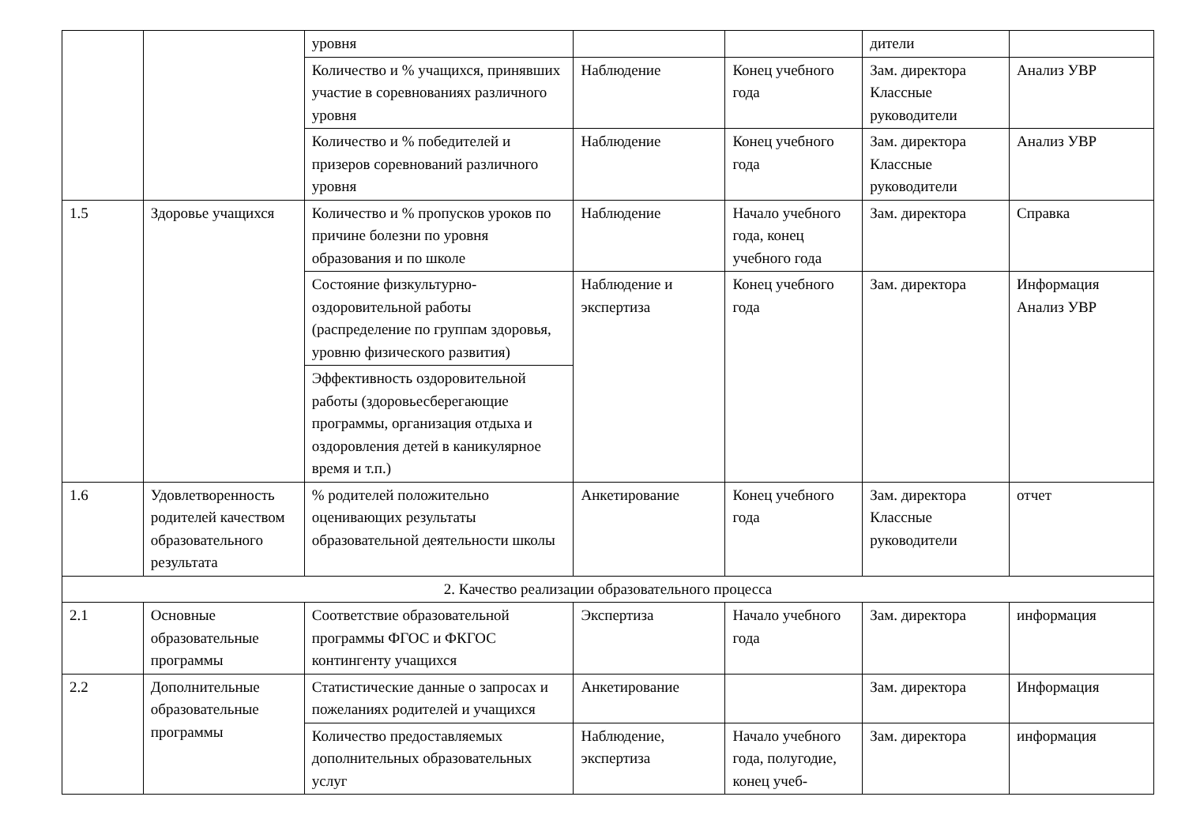| | | уровня | | | дители | |
| | | Количество и % учащихся, принявших участие в соревнованиях различного уровня | Наблюдение | Конец учебного года | Зам. директора Классные руководители | Анализ УВР |
| | | Количество и % победителей и призеров соревнований различного уровня | Наблюдение | Конец учебного года | Зам. директора Классные руководители | Анализ УВР |
| 1.5 | Здоровье учащихся | Количество и % пропусков уроков по причине болезни по уровня образования и по школе | Наблюдение | Начало учебного года, конец учебного года | Зам. директора | Справка |
| | | | Наблюдение и экспертиза | Конец учебного года | Зам. директора | Информация Анализ УВР |
| | | Состояние физкультурно- оздоровительной работы (распределение по группам здоровья, уровню физического развития) | | | | |
| | | Эффективность оздоровительной работы (здоровьесберегающие программы, организация отдыха и оздоровления детей в каникулярное время и т.п.) | | | | |
| 1.6 | Удовлетворенность родителей качеством образовательного результата | % родителей положительно оценивающих результаты образовательной деятельности школы | Анкетирование | Конец учебного года | Зам. директора Классные руководители | отчет |
| 2. Качество реализации образовательного процесса | | | | | | |
| 2.1 | Основные образовательные программы | Соответствие образовательной программы ФГОС и ФКГОС контингенту учащихся | Экспертиза | Начало учебного года | Зам. директора | информация |
| 2.2 | Дополнительные образовательные программы | Статистические данные о запросах и пожеланиях родителей и учащихся | Анкетирование | | Зам. директора | Информация |
| | | Количество предоставляемых дополнительных образовательных услуг | Наблюдение, экспертиза | Начало учебного года, полугодие, конец учеб- | Зам. директора | информация |